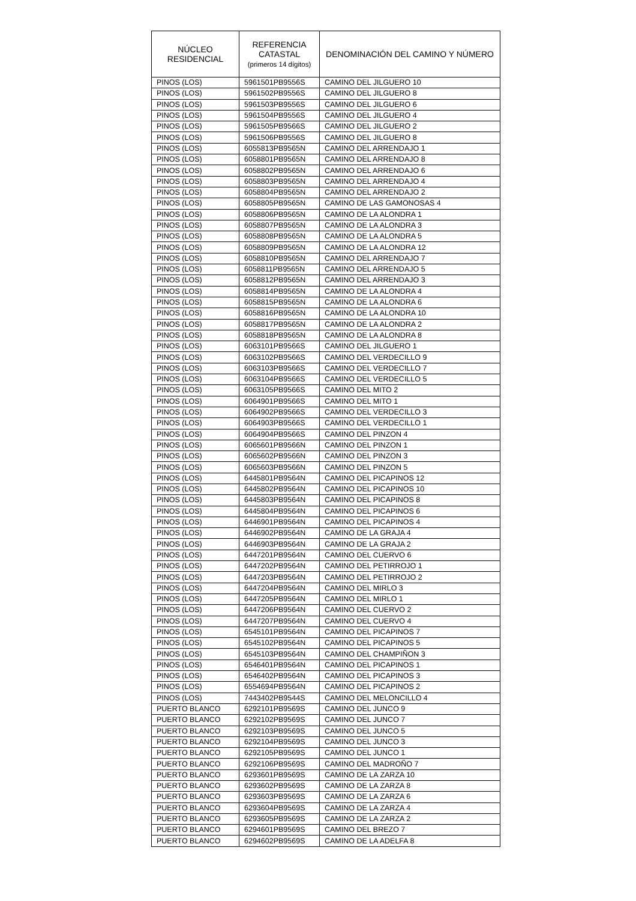| NÚCLEO RESIDENCIAL | REFERENCIA CATASTAL (primeros 14 dígitos) | DENOMINACIÓN DEL CAMINO Y NÚMERO |
| --- | --- | --- |
| PINOS (LOS) | 5961501PB9556S | CAMINO DEL JILGUERO 10 |
| PINOS (LOS) | 5961502PB9556S | CAMINO DEL JILGUERO 8 |
| PINOS (LOS) | 5961503PB9556S | CAMINO DEL JILGUERO 6 |
| PINOS (LOS) | 5961504PB9556S | CAMINO DEL JILGUERO 4 |
| PINOS (LOS) | 5961505PB9566S | CAMINO DEL JILGUERO 2 |
| PINOS (LOS) | 5961506PB9556S | CAMINO DEL JILGUERO 8 |
| PINOS (LOS) | 6055813PB9565N | CAMINO DEL ARRENDAJO 1 |
| PINOS (LOS) | 6058801PB9565N | CAMINO DEL ARRENDAJO 8 |
| PINOS (LOS) | 6058802PB9565N | CAMINO DEL ARRENDAJO 6 |
| PINOS (LOS) | 6058803PB9565N | CAMINO DEL ARRENDAJO 4 |
| PINOS (LOS) | 6058804PB9565N | CAMINO DEL ARRENDAJO 2 |
| PINOS (LOS) | 6058805PB9565N | CAMINO DE LAS GAMONOSAS 4 |
| PINOS (LOS) | 6058806PB9565N | CAMINO DE LA ALONDRA 1 |
| PINOS (LOS) | 6058807PB9565N | CAMINO DE LA ALONDRA 3 |
| PINOS (LOS) | 6058808PB9565N | CAMINO DE LA ALONDRA 5 |
| PINOS (LOS) | 6058809PB9565N | CAMINO DE LA ALONDRA 12 |
| PINOS (LOS) | 6058810PB9565N | CAMINO DEL ARRENDAJO 7 |
| PINOS (LOS) | 6058811PB9565N | CAMINO DEL ARRENDAJO 5 |
| PINOS (LOS) | 6058812PB9565N | CAMINO DEL ARRENDAJO 3 |
| PINOS (LOS) | 6058814PB9565N | CAMINO DE LA ALONDRA 4 |
| PINOS (LOS) | 6058815PB9565N | CAMINO DE LA ALONDRA 6 |
| PINOS (LOS) | 6058816PB9565N | CAMINO DE LA ALONDRA 10 |
| PINOS (LOS) | 6058817PB9565N | CAMINO DE LA ALONDRA 2 |
| PINOS (LOS) | 6058818PB9565N | CAMINO DE LA ALONDRA 8 |
| PINOS (LOS) | 6063101PB9566S | CAMINO DEL JILGUERO 1 |
| PINOS (LOS) | 6063102PB9566S | CAMINO DEL VERDECILLO 9 |
| PINOS (LOS) | 6063103PB9566S | CAMINO DEL VERDECILLO 7 |
| PINOS (LOS) | 6063104PB9566S | CAMINO DEL VERDECILLO 5 |
| PINOS (LOS) | 6063105PB9566S | CAMINO DEL MITO 2 |
| PINOS (LOS) | 6064901PB9566S | CAMINO DEL MITO 1 |
| PINOS (LOS) | 6064902PB9566S | CAMINO DEL VERDECILLO 3 |
| PINOS (LOS) | 6064903PB9566S | CAMINO DEL VERDECILLO 1 |
| PINOS (LOS) | 6064904PB9566S | CAMINO DEL PINZON 4 |
| PINOS (LOS) | 6065601PB9566N | CAMINO DEL PINZON 1 |
| PINOS (LOS) | 6065602PB9566N | CAMINO DEL PINZON 3 |
| PINOS (LOS) | 6065603PB9566N | CAMINO DEL PINZON 5 |
| PINOS (LOS) | 6445801PB9564N | CAMINO DEL PICAPINOS 12 |
| PINOS (LOS) | 6445802PB9564N | CAMINO DEL PICAPINOS 10 |
| PINOS (LOS) | 6445803PB9564N | CAMINO DEL PICAPINOS 8 |
| PINOS (LOS) | 6445804PB9564N | CAMINO DEL PICAPINOS 6 |
| PINOS (LOS) | 6446901PB9564N | CAMINO DEL PICAPINOS 4 |
| PINOS (LOS) | 6446902PB9564N | CAMINO DE LA GRAJA 4 |
| PINOS (LOS) | 6446903PB9564N | CAMINO DE LA GRAJA 2 |
| PINOS (LOS) | 6447201PB9564N | CAMINO DEL CUERVO 6 |
| PINOS (LOS) | 6447202PB9564N | CAMINO DEL PETIRROJO 1 |
| PINOS (LOS) | 6447203PB9564N | CAMINO DEL PETIRROJO 2 |
| PINOS (LOS) | 6447204PB9564N | CAMINO DEL MIRLO 3 |
| PINOS (LOS) | 6447205PB9564N | CAMINO DEL MIRLO 1 |
| PINOS (LOS) | 6447206PB9564N | CAMINO DEL CUERVO 2 |
| PINOS (LOS) | 6447207PB9564N | CAMINO DEL CUERVO 4 |
| PINOS (LOS) | 6545101PB9564N | CAMINO DEL PICAPINOS 7 |
| PINOS (LOS) | 6545102PB9564N | CAMINO DEL PICAPINOS 5 |
| PINOS (LOS) | 6545103PB9564N | CAMINO DEL CHAMPIÑON 3 |
| PINOS (LOS) | 6546401PB9564N | CAMINO DEL PICAPINOS 1 |
| PINOS (LOS) | 6546402PB9564N | CAMINO DEL PICAPINOS 3 |
| PINOS (LOS) | 6554694PB9564N | CAMINO DEL PICAPINOS 2 |
| PINOS (LOS) | 7443402PB9544S | CAMINO DEL MELONCILLO 4 |
| PUERTO BLANCO | 6292101PB9569S | CAMINO DEL JUNCO 9 |
| PUERTO BLANCO | 6292102PB9569S | CAMINO DEL JUNCO 7 |
| PUERTO BLANCO | 6292103PB9569S | CAMINO DEL JUNCO 5 |
| PUERTO BLANCO | 6292104PB9569S | CAMINO DEL JUNCO 3 |
| PUERTO BLANCO | 6292105PB9569S | CAMINO DEL JUNCO 1 |
| PUERTO BLANCO | 6292106PB9569S | CAMINO DEL MADROÑO 7 |
| PUERTO BLANCO | 6293601PB9569S | CAMINO DE LA ZARZA 10 |
| PUERTO BLANCO | 6293602PB9569S | CAMINO DE LA ZARZA 8 |
| PUERTO BLANCO | 6293603PB9569S | CAMINO DE LA ZARZA 6 |
| PUERTO BLANCO | 6293604PB9569S | CAMINO DE LA ZARZA 4 |
| PUERTO BLANCO | 6293605PB9569S | CAMINO DE LA ZARZA 2 |
| PUERTO BLANCO | 6294601PB9569S | CAMINO DEL BREZO 7 |
| PUERTO BLANCO | 6294602PB9569S | CAMINO DE LA ADELFA 8 |